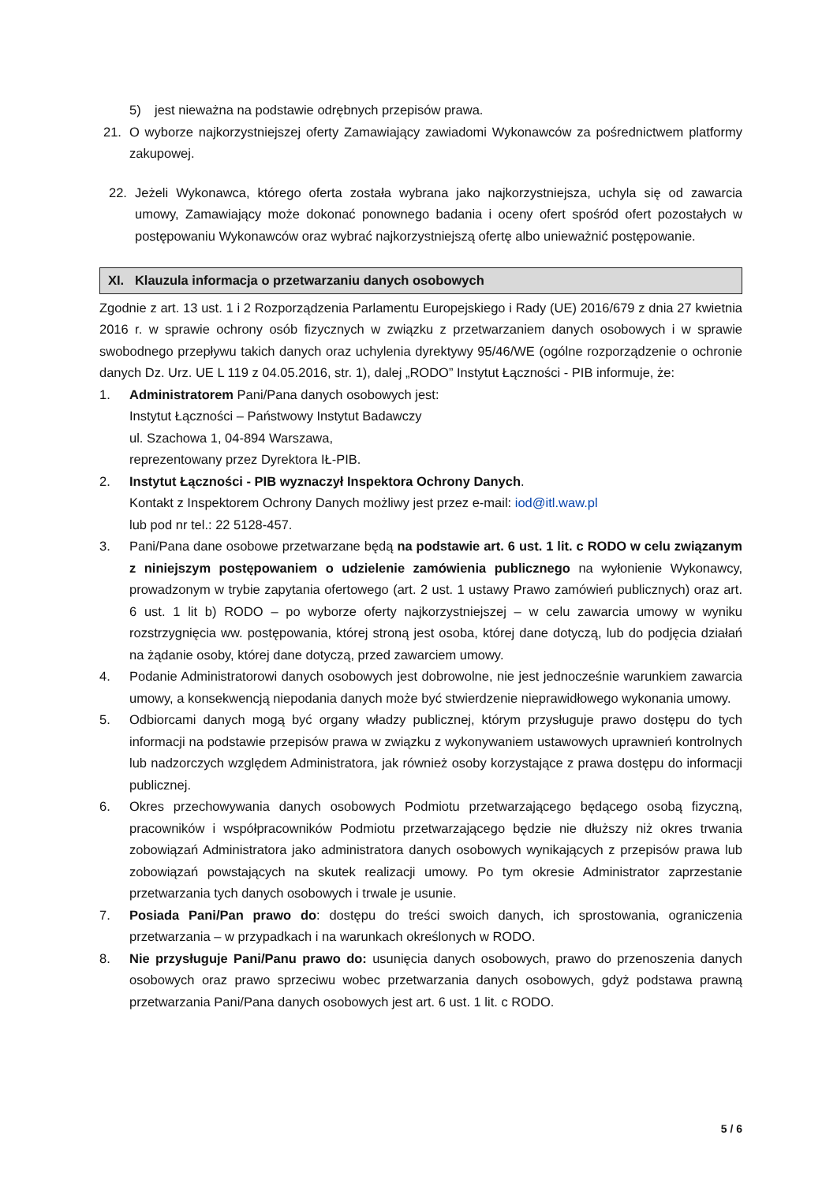5) jest nieważna na podstawie odrębnych przepisów prawa.
21. O wyborze najkorzystniejszej oferty Zamawiający zawiadomi Wykonawców za pośrednictwem platformy zakupowej.
22. Jeżeli Wykonawca, którego oferta została wybrana jako najkorzystniejsza, uchyla się od zawarcia umowy, Zamawiający może dokonać ponownego badania i oceny ofert spośród ofert pozostałych w postępowaniu Wykonawców oraz wybrać najkorzystniejszą ofertę albo unieważnić postępowanie.
XI. Klauzula informacja o przetwarzaniu danych osobowych
Zgodnie z art. 13 ust. 1 i 2 Rozporządzenia Parlamentu Europejskiego i Rady (UE) 2016/679 z dnia 27 kwietnia 2016 r. w sprawie ochrony osób fizycznych w związku z przetwarzaniem danych osobowych i w sprawie swobodnego przepływu takich danych oraz uchylenia dyrektywy 95/46/WE (ogólne rozporządzenie o ochronie danych Dz. Urz. UE L 119 z 04.05.2016, str. 1), dalej „RODO” Instytut Łączności - PIB informuje, że:
1. Administratorem Pani/Pana danych osobowych jest:
Instytut Łączności – Państwowy Instytut Badawczy
ul. Szachowa 1, 04-894 Warszawa,
reprezentowany przez Dyrektora IŁ-PIB.
2. Instytut Łączności - PIB wyznaczył Inspektora Ochrony Danych.
Kontakt z Inspektorem Ochrony Danych możliwy jest przez e-mail: iod@itl.waw.pl
lub pod nr tel.: 22 5128-457.
3. Pani/Pana dane osobowe przetwarzane będą na podstawie art. 6 ust. 1 lit. c RODO w celu związanym z niniejszym postępowaniem o udzielenie zamówienia publicznego na wyłonienie Wykonawcy, prowadzonym w trybie zapytania ofertowego (art. 2 ust. 1 ustawy Prawo zamówień publicznych) oraz art. 6 ust. 1 lit b) RODO – po wyborze oferty najkorzystniejszej – w celu zawarcia umowy w wyniku rozstrzygnięcia ww. postępowania, której stroną jest osoba, której dane dotyczą, lub do podjęcia działań na żądanie osoby, której dane dotyczą, przed zawarciem umowy.
4. Podanie Administratorowi danych osobowych jest dobrowolne, nie jest jednocześnie warunkiem zawarcia umowy, a konsekwencją niepodania danych może być stwierdzenie nieprawidłowego wykonania umowy.
5. Odbiorcami danych mogą być organy władzy publicznej, którym przysługuje prawo dostępu do tych informacji na podstawie przepisów prawa w związku z wykonywaniem ustawowych uprawnień kontrolnych lub nadzorczych względem Administratora, jak również osoby korzystające z prawa dostępu do informacji publicznej.
6. Okres przechowywania danych osobowych Podmiotu przetwarzającego będącego osobą fizyczną, pracowników i współpracowników Podmiotu przetwarzającego będzie nie dłuższy niż okres trwania zobowiązań Administratora jako administratora danych osobowych wynikających z przepisów prawa lub zobowiązań powstających na skutek realizacji umowy. Po tym okresie Administrator zaprzestanie przetwarzania tych danych osobowych i trwale je usunie.
7. Posiada Pani/Pan prawo do: dostępu do treści swoich danych, ich sprostowania, ograniczenia przetwarzania – w przypadkach i na warunkach określonych w RODO.
8. Nie przysługuje Pani/Panu prawo do: usunięcia danych osobowych, prawo do przenoszenia danych osobowych oraz prawo sprzeciwu wobec przetwarzania danych osobowych, gdyż podstawa prawną przetwarzania Pani/Pana danych osobowych jest art. 6 ust. 1 lit. c RODO.
5 / 6